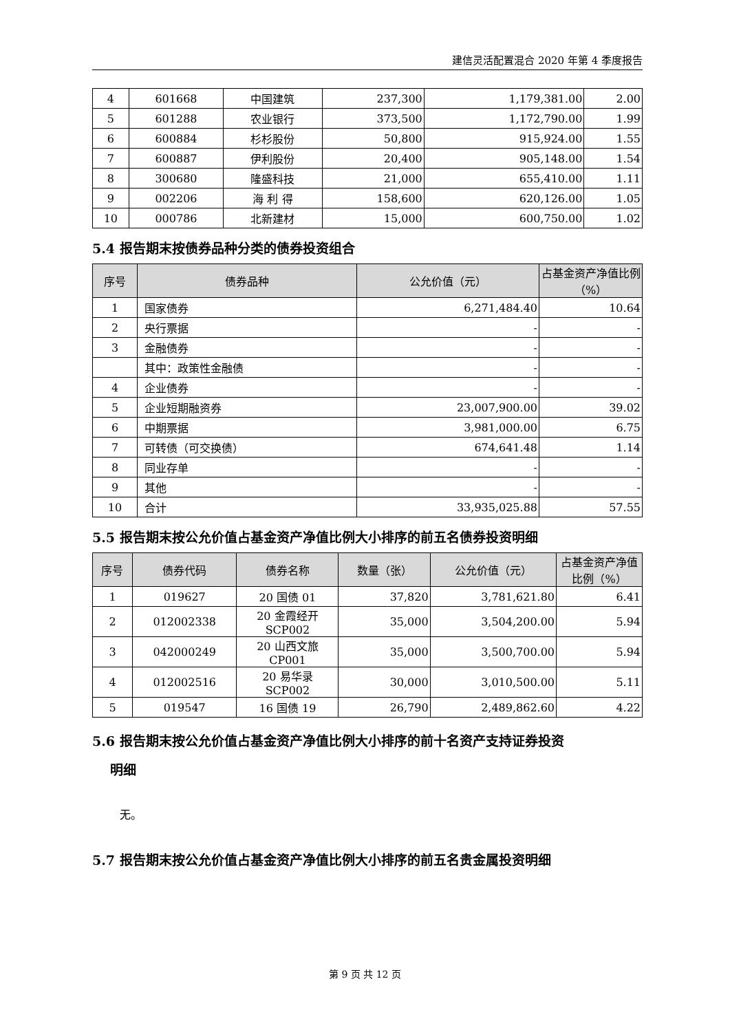建信灵活配置混合 2020 年第 4 季度报告
| 4 | 601668 | 中国建筑 | 237,300 | 1,179,381.00 | 2.00 |
| 5 | 601288 | 农业银行 | 373,500 | 1,172,790.00 | 1.99 |
| 6 | 600884 | 杉杉股份 | 50,800 | 915,924.00 | 1.55 |
| 7 | 600887 | 伊利股份 | 20,400 | 905,148.00 | 1.54 |
| 8 | 300680 | 隆盛科技 | 21,000 | 655,410.00 | 1.11 |
| 9 | 002206 | 海 利 得 | 158,600 | 620,126.00 | 1.05 |
| 10 | 000786 | 北新建材 | 15,000 | 600,750.00 | 1.02 |
5.4 报告期末按债券品种分类的债券投资组合
| 序号 | 债券品种 | 公允价值（元） | 占基金资产净值比例（%） |
| --- | --- | --- | --- |
| 1 | 国家债券 | 6,271,484.40 | 10.64 |
| 2 | 央行票据 | - | - |
| 3 | 金融债券 | - | - |
| | 其中：政策性金融债 | - | - |
| 4 | 企业债券 | - | - |
| 5 | 企业短期融资券 | 23,007,900.00 | 39.02 |
| 6 | 中期票据 | 3,981,000.00 | 6.75 |
| 7 | 可转债（可交换债） | 674,641.48 | 1.14 |
| 8 | 同业存单 | - | - |
| 9 | 其他 | - | - |
| 10 | 合计 | 33,935,025.88 | 57.55 |
5.5 报告期末按公允价值占基金资产净值比例大小排序的前五名债券投资明细
| 序号 | 债券代码 | 债券名称 | 数量（张） | 公允价值（元） | 占基金资产净值比例（%） |
| --- | --- | --- | --- | --- | --- |
| 1 | 019627 | 20 国债 01 | 37,820 | 3,781,621.80 | 6.41 |
| 2 | 012002338 | 20 金霞经开 SCP002 | 35,000 | 3,504,200.00 | 5.94 |
| 3 | 042000249 | 20 山西文旅 CP001 | 35,000 | 3,500,700.00 | 5.94 |
| 4 | 012002516 | 20 易华录 SCP002 | 30,000 | 3,010,500.00 | 5.11 |
| 5 | 019547 | 16 国债 19 | 26,790 | 2,489,862.60 | 4.22 |
5.6 报告期末按公允价值占基金资产净值比例大小排序的前十名资产支持证券投资
明细
无。
5.7 报告期末按公允价值占基金资产净值比例大小排序的前五名贵金属投资明细
第 9 页 共 12 页